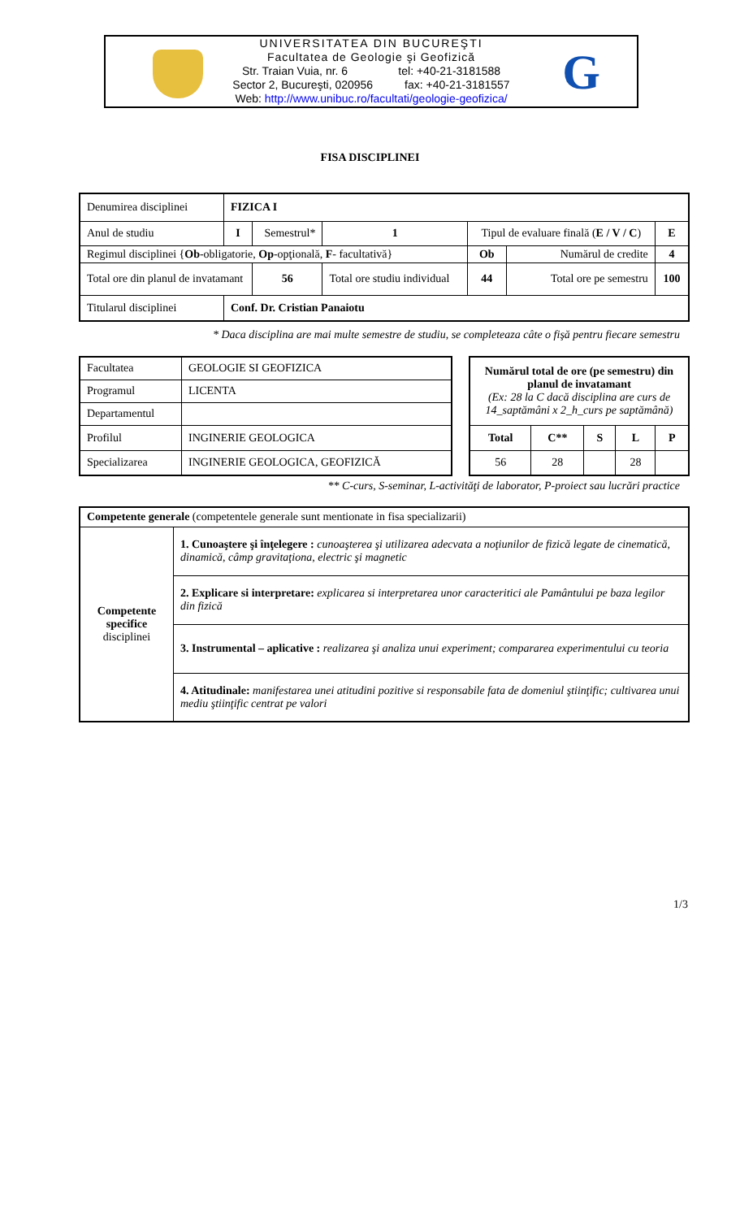G
UNIVERSITATEA DIN BUCUREŞTI
Facultatea de Geologie şi Geofizică
Str. Traian Vuia, nr. 6 tel: +40-21-3181588
Sector 2, Bucureşti, 020956 fax: +40-21-3181557
Web: http://www.unibuc.ro/facultati/geologie-geofizica/
FISA DISCIPLINEI
| Denumirea disciplinei | FIZICA I | | | | | | |
| Anul de studiu | I | Semestrul* | | 1 | Tipul de evaluare finală ( E / V / C ) | | E |
| Regimul disciplinei { Ob -obligatorie, Op -opţională, F - facultativă} | | | | | Ob | Numărul de credite | 4 |
| Total ore din planul de invatamant | | 56 | Total ore studiu individual | | 44 | Total ore pe semestru | 100 |
| Titularul disciplinei | Conf. Dr. Cristian Panaiotu | | | | | | |
* Daca disciplina are mai multe semestre de studiu, se completeaza câte o fişă pentru fiecare semestru
| Facultatea | GEOLOGIE SI GEOFIZICA |
| Programul | LICENTA |
| Departamentul | |
| Profilul | INGINERIE GEOLOGICA |
| Specializarea | INGINERIE GEOLOGICA, GEOFIZICĂ |
| Numărul total de ore (pe semestru) din planul de invatamant (Ex: 28 la C dacă disciplina are curs de 14_saptămâni x 2_h_curs pe saptămână) | | | | |
| Total | C** | S | L | P |
| 56 | 28 | | 28 | |
** C-curs, S-seminar, L-activităţi de laborator, P-proiect sau lucrări practice
| Competente generale (competentele generale sunt mentionate in fisa specializarii) | |
| Competente specifice disciplinei | 1. Cunoaştere şi înţelegere : cunoaşterea şi utilizarea adecvata a noţiunilor de fizică legate de cinematică, dinamică, câmp gravitaţiona, electric şi magnetic |
| | 2. Explicare si interpretare: explicarea si interpretarea unor caracteritici ale Pamântului pe baza legilor din fizică |
| | 3. Instrumental – aplicative : realizarea şi analiza unui experiment; compararea experimentului cu teoria |
| | 4. Atitudinale: manifestarea unei atitudini pozitive si responsabile fata de domeniul ştiinţific; cultivarea unui mediu ştiinţific centrat pe valori |
1/3